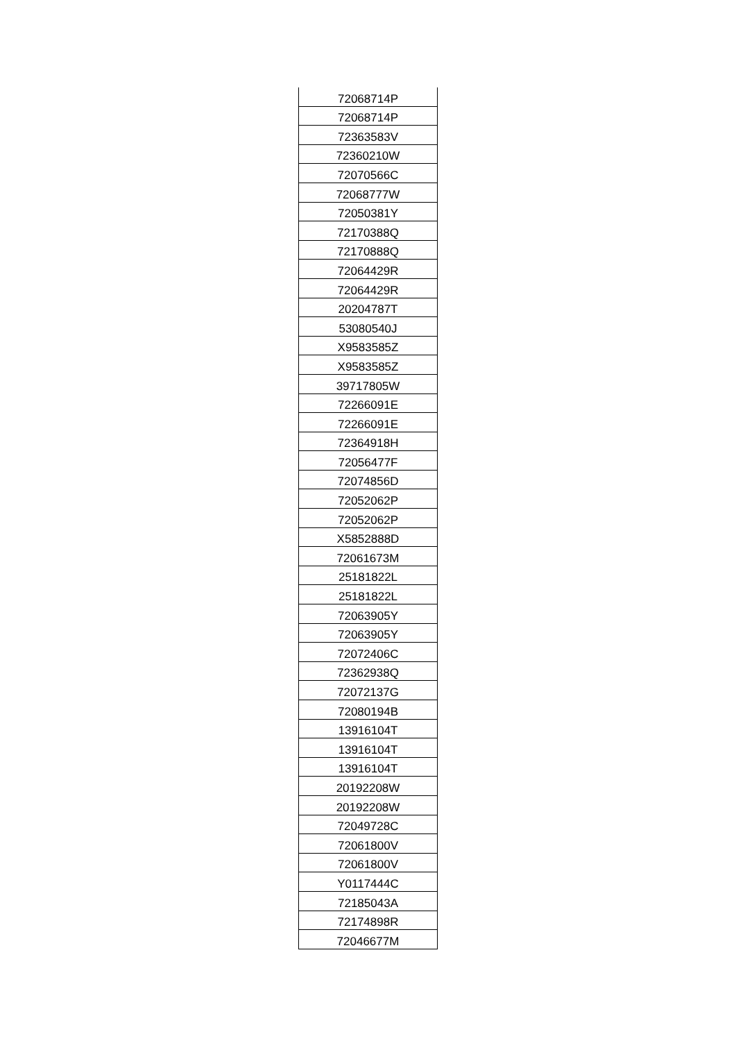| 72068714P |
| 72068714P |
| 72363583V |
| 72360210W |
| 72070566C |
| 72068777W |
| 72050381Y |
| 72170388Q |
| 72170888Q |
| 72064429R |
| 72064429R |
| 20204787T |
| 53080540J |
| X9583585Z |
| X9583585Z |
| 39717805W |
| 72266091E |
| 72266091E |
| 72364918H |
| 72056477F |
| 72074856D |
| 72052062P |
| 72052062P |
| X5852888D |
| 72061673M |
| 25181822L |
| 25181822L |
| 72063905Y |
| 72063905Y |
| 72072406C |
| 72362938Q |
| 72072137G |
| 72080194B |
| 13916104T |
| 13916104T |
| 13916104T |
| 20192208W |
| 20192208W |
| 72049728C |
| 72061800V |
| 72061800V |
| Y0117444C |
| 72185043A |
| 72174898R |
| 72046677M |